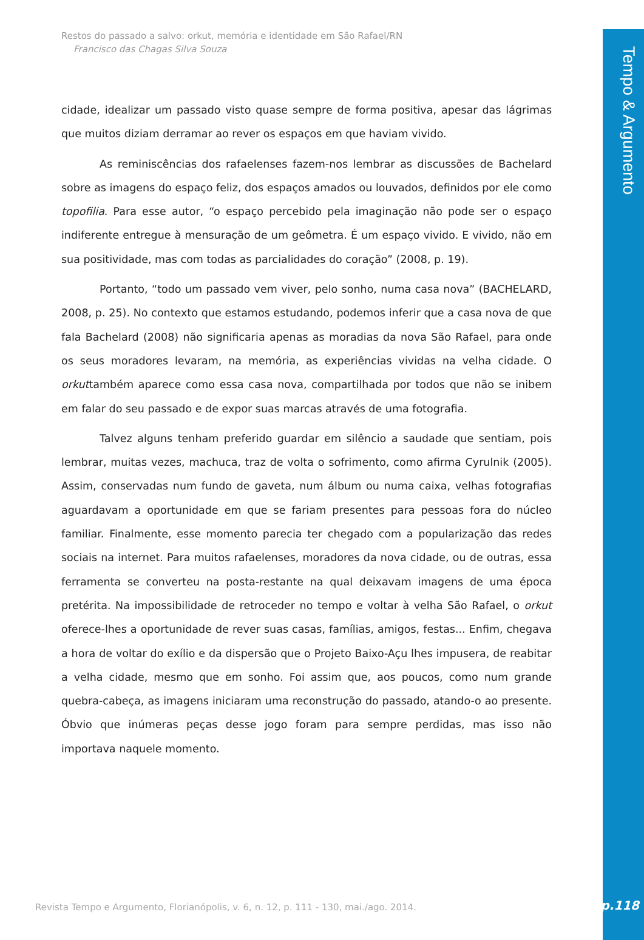Tempo & Argumento
Restos do passado a salvo: orkut, memória e identidade em São Rafael/RN
Francisco das Chagas Silva Souza
cidade, idealizar um passado visto quase sempre de forma positiva, apesar das lágrimas que muitos diziam derramar ao rever os espaços em que haviam vivido.
As reminiscências dos rafaelenses fazem-nos lembrar as discussões de Bachelard sobre as imagens do espaço feliz, dos espaços amados ou louvados, definidos por ele como topofilia. Para esse autor, “o espaço percebido pela imaginação não pode ser o espaço indiferente entregue à mensuração de um geômetra. É um espaço vivido. E vivido, não em sua positividade, mas com todas as parcialidades do coração” (2008, p. 19).
Portanto, “todo um passado vem viver, pelo sonho, numa casa nova” (BACHELARD, 2008, p. 25). No contexto que estamos estudando, podemos inferir que a casa nova de que fala Bachelard (2008) não significaria apenas as moradias da nova São Rafael, para onde os seus moradores levaram, na memória, as experiências vividas na velha cidade. O orkuttambém aparece como essa casa nova, compartilhada por todos que não se inibem em falar do seu passado e de expor suas marcas através de uma fotografia.
Talvez alguns tenham preferido guardar em silêncio a saudade que sentiam, pois lembrar, muitas vezes, machuca, traz de volta o sofrimento, como afirma Cyrulnik (2005). Assim, conservadas num fundo de gaveta, num álbum ou numa caixa, velhas fotografias aguardavam a oportunidade em que se fariam presentes para pessoas fora do núcleo familiar. Finalmente, esse momento parecia ter chegado com a popularização das redes sociais na internet. Para muitos rafaelenses, moradores da nova cidade, ou de outras, essa ferramenta se converteu na posta-restante na qual deixavam imagens de uma época pretérita. Na impossibilidade de retroceder no tempo e voltar à velha São Rafael, o orkut oferece-lhes a oportunidade de rever suas casas, famílias, amigos, festas... Enfim, chegava a hora de voltar do exílio e da dispersão que o Projeto Baixo-Açu lhes impusera, de reabitar a velha cidade, mesmo que em sonho. Foi assim que, aos poucos, como num grande quebra-cabeça, as imagens iniciaram uma reconstrução do passado, atando-o ao presente. Óbvio que inúmeras peças desse jogo foram para sempre perdidas, mas isso não importava naquele momento.
Revista Tempo e Argumento, Florianópolis, v. 6, n. 12, p. 111 - 130, mai./ago. 2014.
p.118